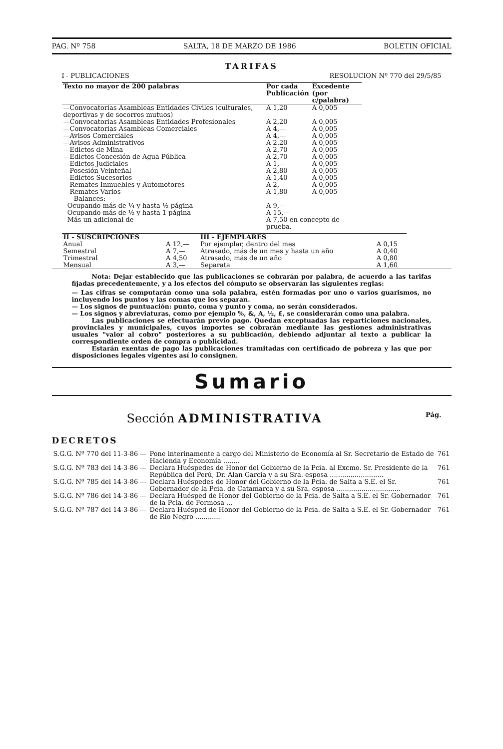PAG. Nº 758 SALTA, 18 DE MARZO DE 1986 BOLETIN OFICIAL
TARIFAS
I - PUBLICACIONES RESOLUCION Nº 770 del 29/5/85
| Texto no mayor de 200 palabras | Por cada Publicación | Excedente (por c/palabra) |
| --- | --- | --- |
| —Convocatorias Asambleas Entidades Civiles (culturales, deportivas y de socorros mutuos) | A 1,20 | A 0,005 |
| —Convocatorias Asambleas Entidades Profesionales | A 2,20 | A 0,005 |
| —Convocatorias Asambleas Comerciales | A 4,— | A 0,005 |
| —Avisos Comerciales | A 4,— | A 0,005 |
| —Avisos Administrativos | A 2.20 | A 0,005 |
| —Edictos de Mina | A 2,70 | A 0,005 |
| —Edictos Concesión de Agua Pública | A 2,70 | A 0,005 |
| —Edictos Judiciales | A 1,— | A 0,005 |
| —Posesión Veinteñal | A 2,80 | A 0,005 |
| —Edictos Sucesorios | A 1,40 | A 0,005 |
| —Remates Inmuebles y Automotores | A 2,— | A 0,005 |
| —Remates Varios | A 1,80 | A 0,005 |
| —Balances: | | |
| Ocupando más de ¼ y hasta ½ página | A 9,— | |
| Ocupando más de ½ y hasta 1 página | A 15,— | |
| Más un adicional de | A 7,50 en concepto de prueba. | |
| II - SUSCRIPCIONES | | III - EJEMPLARES | |
| --- | --- | --- | --- |
| Anual | A 12,— | Por ejemplar, dentro del mes | A 0,15 |
| Semestral | A 7,— | Atrasado, más de un mes y hasta un año | A 0,40 |
| Trimestral | A 4,50 | Atrasado, más de un año | A 0,80 |
| Mensual | A 3,— | Separata | A 1,60 |
Nota: Dejar establecido que las publicaciones se cobrarán por palabra, de acuerdo a las tarifas fijadas precedentemente, y a los efectos del cómputo se observarán las siguientes reglas:
— Las cifras se computarán como una sola palabra, estén formadas por uno o varios guarismos, no incluyendo los puntos y las comas que los separan.
— Los signos de puntuación: punto, coma y punto y coma, no serán considerados.
— Los signos y abreviaturas, como por ejemplo %, &, A, ½, £, se considerarán como una palabra.
Las publicaciones se efectuarán previo pago. Quedan exceptuadas las reparticiones nacionales, provinciales y municipales, cuyos importes se cobrarán mediante las gestiones administrativas usuales "valor al cobro" posteriores a su publicación, debiendo adjuntar al texto a publicar la correspondiente orden de compra o publicidad.
Estarán exentas de pago las publicaciones tramitadas con certificado de pobreza y las que por disposiciones legales vigentes así lo consignen.
Sumario
Sección ADMINISTRATIVA Pág.
DECRETOS
| S.G.G. Nº 770 del 11-3-86 — | Pone interinamente a cargo del Ministerio de Economía al Sr. Secretario de Estado de Hacienda y Economía ........ | 761 |
| S.G.G. Nº 783 del 14-3-86 — | Declara Huéspedes de Honor del Gobierno de la Pcia. al Excmo. Sr. Presidente de la República del Perú, Dr. Alan García y a su Sra. esposa .......................... | 761 |
| S.G.G. Nº 785 del 14-3-86 — | Declara Huéspedes de Honor del Gobierno de la Pcia. de Salta a S.E. el Sr. Gobernador de la Pcia. de Catamarca y a su Sra. esposa ............................... | 761 |
| S.G.G. Nº 786 del 14-3-86 — | Declara Huésped de Honor del Gobierno de la Pcia. de Salta a S.E. el Sr. Gobernador de la Pcia. de Formosa ... | 761 |
| S.G.G. Nº 787 del 14-3-86 — | Declara Huésped de Honor del Gobierno de la Pcia. de Salta a S.E. el Sr. Gobernador de Río Negro ............ | 761 |